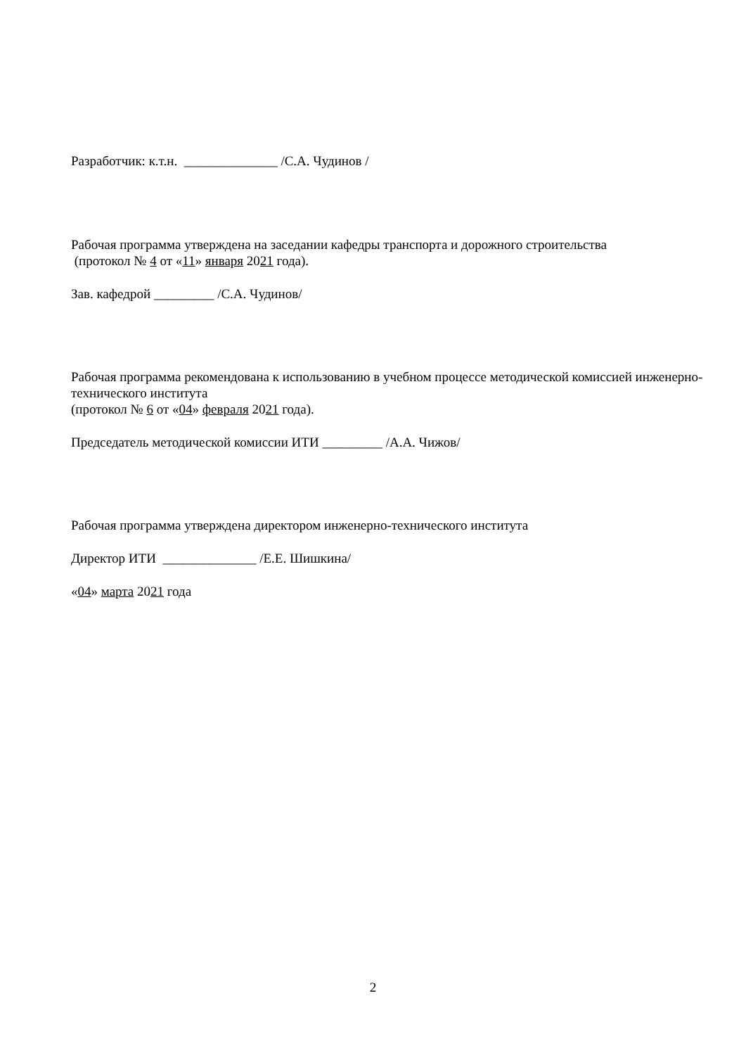Разработчик: к.т.н. ______________ /С.А. Чудинов /
Рабочая программа утверждена на заседании кафедры транспорта и дорожного строительства
(протокол № 4 от «11» января 2021 года).
Зав. кафедрой _________ /С.А. Чудинов/
Рабочая программа рекомендована к использованию в учебном процессе методической комиссией инженерно-технического института
(протокол № 6 от «04» февраля 2021 года).
Председатель методической комиссии ИТИ _________ /А.А. Чижов/
Рабочая программа утверждена директором инженерно-технического института
Директор ИТИ ______________ /Е.Е. Шишкина/
«04» марта 2021 года
2